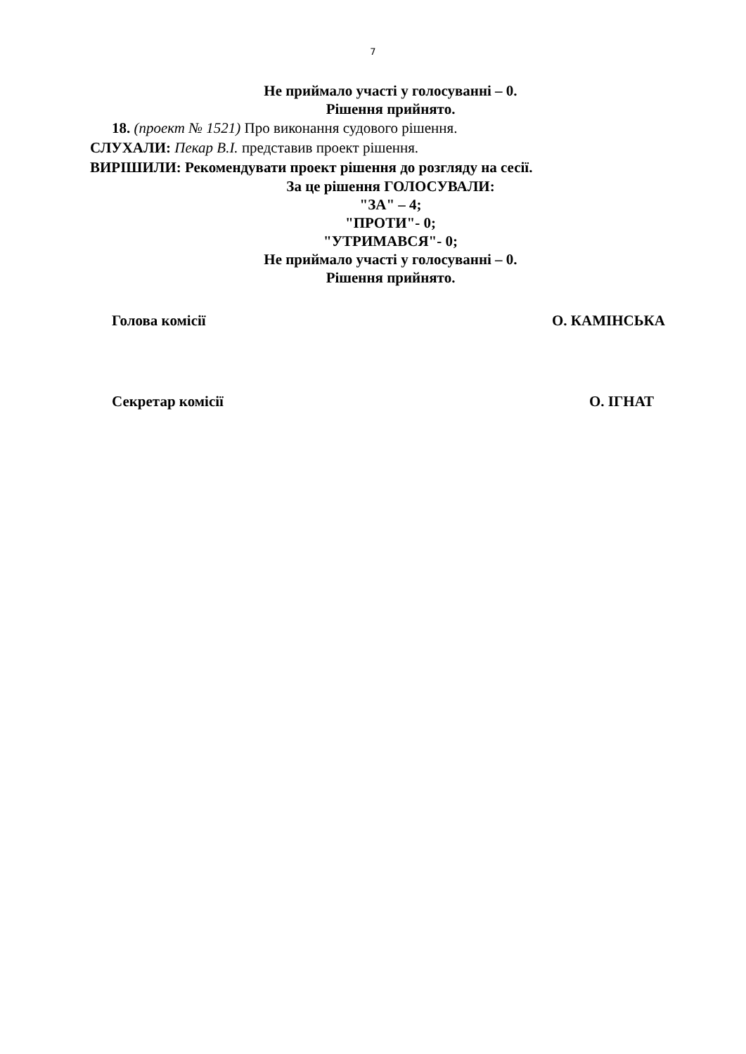7
Не приймало участі у голосуванні – 0.
Рішення прийнято.
18. (проект № 1521) Про виконання судового рішення.
СЛУХАЛИ: Пекар В.І. представив проект рішення.
ВИРІШИЛИ: Рекомендувати проект рішення до розгляду на сесії.
За це рішення ГОЛОСУВАЛИ:
"ЗА" – 4;
"ПРОТИ"- 0;
"УТРИМАВСЯ"- 0;
Не приймало участі у голосуванні – 0.
Рішення прийнято.
Голова комісії О. КАМІНСЬКА
Секретар комісії О. ІГНАТ